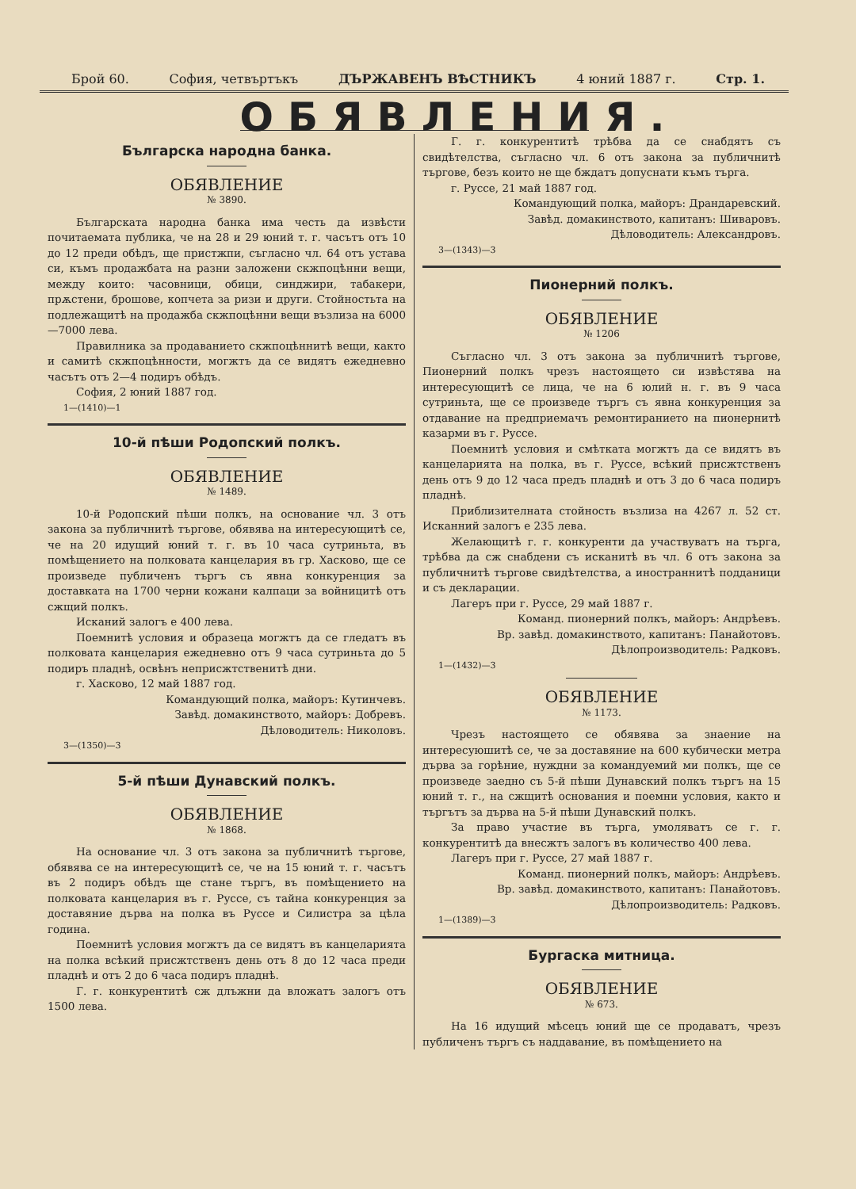Брой 60. София, четвъртъкъ ДЪРЖАВЕНЪ ВѢСТНИКЪ 4 юний 1887 г. Стр. 1.
ОБЯВЛЕНИЯ.
Българска народна банка.
ОБЯВЛЕНИЕ
№ 3890.
Българската народна банка има честь да извѣсти почитаемата публика, че на 28 и 29 юний т. г. часътъ отъ 10 до 12 преди обѣдъ, ще пристжпи, съгласно чл. 64 отъ устава си, къмъ продажбата на разни заложени скжпоцѣнни вещи, между които: часовници, обици, синджири, табакери, прѫстени, брошове, копчета за ризи и други. Стойностьта на подлежащитѣ на продажба скжпоцѣнни вещи възлиза на 6000—7000 лева.
Правилника за продаванието скжпоцѣннитѣ вещи, както и самитѣ скжпоцѣнности, могжтъ да се видятъ ежедневно часътъ отъ 2—4 подиръ обѣдъ.
София, 2 юний 1887 год.
1—(1410)—1
10-й пѣши Родопский полкъ.
ОБЯВЛЕНИЕ
№ 1489.
10-й Родопский пѣши полкъ, на основание чл. 3 отъ закона за публичнитѣ търгове, обявява на интересующитѣ се, че на 20 идущий юний т. г. въ 10 часа сутриньта, въ помѣщението на полковата канцелария въ гр. Хасково, ще се произведе публиченъ търгъ съ явна конкуренция за доставката на 1700 черни кожани калпаци за войницитѣ отъ сжщий полкъ.
Исканий залогъ е 400 лева.
Поемнитѣ условия и образеца могжтъ да се гледатъ въ полковата канцелария ежедневно отъ 9 часа сутриньта до 5 подиръ пладнѣ, освѣнъ неприсжтственитѣ дни.
г. Хасково, 12 май 1887 год.
Командующий полка, майоръ: Кутинчевъ.
Завѣд. домакинството, майоръ: Добревъ.
Дѣловодитель: Николовъ.
3—(1350)—3
5-й пѣши Дунавский полкъ.
ОБЯВЛЕНИЕ
№ 1868.
На основание чл. 3 отъ закона за публичнитѣ търгове, обявява се на интересующитѣ се, че на 15 юний т. г. часътъ въ 2 подиръ обѣдъ ще стане търгъ, въ помѣщението на полковата канцелария въ г. Руссе, съ тайна конкуренция за доставяние дърва на полка въ Руссе и Силистра за цѣла година.
Поемнитѣ условия могжтъ да се видятъ въ канцеларията на полка всѣкий присжтственъ день отъ 8 до 12 часа преди пладнѣ и отъ 2 до 6 часа подиръ пладнѣ.
Г. г. конкурентитѣ сж длъжни да вложатъ залогъ отъ 1500 лева.
Г. г. конкурентитѣ трѣбва да се снабдятъ съ свидѣтелства, съгласно чл. 6 отъ закона за публичнитѣ търгове, безъ които не ще бждатъ допуснати къмъ търга.
г. Руссе, 21 май 1887 год.
Командующий полка, майоръ: Драндаревский.
Завѣд. домакинството, капитанъ: Шиваровъ.
Дѣловодитель: Александровъ.
3—(1343)—3
Пионерний полкъ.
ОБЯВЛЕНИЕ
№ 1206
Съгласно чл. 3 отъ закона за публичнитѣ търгове, Пионерний полкъ чрезъ настоящето си извѣстява на интересующитѣ се лица, че на 6 юлий н. г. въ 9 часа сутриньта, ще се произведе търгъ съ явна конкуренция за отдавание на предприемачъ ремонтиранието на пионернитѣ казарми въ г. Руссе.
Поемнитѣ условия и смѣтката могжтъ да се видятъ въ канцеларията на полка, въ г. Руссе, всѣкий присжтственъ день отъ 9 до 12 часа предъ пладнѣ и отъ 3 до 6 часа подиръ пладнѣ.
Приблизителната стойность възлиза на 4267 л. 52 ст. Исканний залогъ е 235 лева.
Желающитѣ г. г. конкуренти да участвуватъ на търга, трѣбва да сж снабдени съ исканитѣ въ чл. 6 отъ закона за публичнитѣ търгове свидѣтелства, а иностраннитѣ подданици и съ декларации.
Лагеръ при г. Руссе, 29 май 1887 г.
Команд. пионерний полкъ, майоръ: Андрѣевъ.
Вр. завѣд. домакинството, капитанъ: Панайотовъ.
Дѣлопроизводитель: Радковъ.
1—(1432)—3
ОБЯВЛЕНИЕ
№ 1173.
Чрезъ настоящето се обявява за знаение на интересуюшитѣ се, че за доставяние на 600 кубически метра дърва за горѣние, нуждни за командуемий ми полкъ, ще се произведе заедно съ 5-й пѣши Дунавский полкъ търгъ на 15 юний т. г., на сжщитѣ основания и поемни условия, както и търгътъ за дърва на 5-й пѣши Дунавский полкъ.
За право участие въ търга, умоляватъ се г. г. конкурентитѣ да внесжтъ залогъ въ количество 400 лева.
Лагеръ при г. Руссе, 27 май 1887 г.
Команд. пионерний полкъ, майоръ: Андрѣевъ.
Вр. завѣд. домакинството, капитанъ: Панайотовъ.
Дѣлопроизводитель: Радковъ.
1—(1389)—3
Бургаска митница.
ОБЯВЛЕНИЕ
№ 673.
На 16 идущий мѣсецъ юний ще се продаватъ, чрезъ публиченъ търгъ съ наддавание, въ помѣщението на